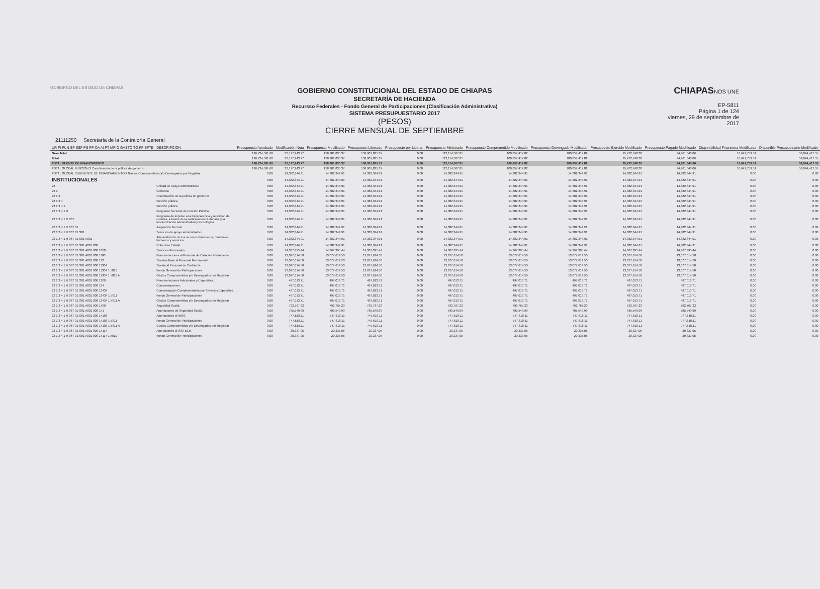GOBIERNO DEL ESTADO DE CHIAPAS
GOBIERNO CONSTITUCIONAL DEL ESTADO DE CHIAPAS
SECRETARÍA DE HACIENDA
Recursso Federales - Fondo General de Participaciones (Clasificación Administrativa)
SISTEMA PRESUPUESTARIO 2017
(PESOS)
CIERRE MENSUAL DE SEPTIEMBRE
CHIAPASNOS UNE
EP-5811
Página 1 de 124
viernes, 29 de septiembre de 2017
21111250 Secretaría de la Contraloría General
| UR FI FUN SF SSF PS PP OA AI PT MPIO GASTO TG FF SFTE | DESCRIPCIÓN | Presupuesto Aprobado | Modificación Neta | Presupuesto Modificado | Presupuesto Liberado | Presupuesto por Liberar | Presupuesto Ministrado | Presupuesto Comprometido Modificado | Presupuesto Devengado Modificado | Presupuesto Ejercido Modificado | Presupuesto Pagado Modificado | Disponibilidad Financiera Modificada | Disponible Presupuestario Modificado |
| --- | --- | --- | --- | --- | --- | --- | --- | --- | --- | --- | --- | --- | --- |
| Gran Total | | 126,724,591.60 | 32,177,243.77 | 158,901,835.37 | 158,901,835.37 | 0.00 | 112,114,507.81 | 100,857,417.82 | 100,857,417.82 | 95,472,748.30 | 94,961,643.06 | 16,641,759.51 | 58,044,417.55 |
| Total | | 126,724,591.60 | 32,177,243.77 | 158,901,835.37 | 158,901,835.37 | 0.00 | 112,114,507.81 | 100,857,417.82 | 100,857,417.82 | 95,472,748.30 | 94,961,643.06 | 16,641,759.51 | 58,044,417.55 |
| TOTAL FUENTE DE FINANCIMIENTO | | 126,724,591.60 | 32,177,243.77 | 158,901,835.37 | 158,901,835.37 | 0.00 | 112,114,507.81 | 100,857,417.82 | 100,857,417.82 | 95,472,748.30 | 94,961,643.06 | 16,641,759.51 | 58,044,417.55 |
| TOTAL GLOBAL FUNCIÓN 3 Coordinación de la política de gobierno | | 126,724,591.60 | 32,177,243.77 | 158,901,835.37 | 158,901,835.37 | 0.00 | 112,114,507.81 | 100,857,417.82 | 100,857,417.82 | 95,472,748.30 | 94,961,643.06 | 16,641,759.51 | 58,044,417.55 |
| TOTAL GLOBAL SUBFUENTE DE FINANCIAMIENTO A Gastos Comprometidos y/o Devengados por Registrar | | 0.00 | 14,382,344.91 | 14,382,344.91 | 14,382,344.91 | 0.00 | 14,382,344.91 | 14,382,344.91 | 14,382,344.91 | 14,382,344.91 | 14,382,344.91 | 0.00 | 0.00 |
| INSTITUCIONALES | | 0.00 | 14,382,344.91 | 14,382,344.91 | 14,382,344.91 | 0.00 | 14,382,344.91 | 14,382,344.91 | 14,382,344.91 | 14,382,344.91 | 14,382,344.91 | 0.00 | 0.00 |
| 22 | Unidad de Apoyo Administrativo | 0.00 | 14,382,344.91 | 14,382,344.91 | 14,382,344.91 | 0.00 | 14,382,344.91 | 14,382,344.91 | 14,382,344.91 | 14,382,344.91 | 14,382,344.91 | 0.00 | 0.00 |
| 22 1 | Gobierno | 0.00 | 14,382,344.91 | 14,382,344.91 | 14,382,344.91 | 0.00 | 14,382,344.91 | 14,382,344.91 | 14,382,344.91 | 14,382,344.91 | 14,382,344.91 | 0.00 | 0.00 |
| 22 1 3 | Coordinación de la política de gobierno | 0.00 | 14,382,344.91 | 14,382,344.91 | 14,382,344.91 | 0.00 | 14,382,344.91 | 14,382,344.91 | 14,382,344.91 | 14,382,344.91 | 14,382,344.91 | 0.00 | 0.00 |
| 22 1 3 4 | Función pública | 0.00 | 14,382,344.91 | 14,382,344.91 | 14,382,344.91 | 0.00 | 14,382,344.91 | 14,382,344.91 | 14,382,344.91 | 14,382,344.91 | 14,382,344.91 | 0.00 | 0.00 |
| 22 1 3 4 1 | Función pública | 0.00 | 14,382,344.91 | 14,382,344.91 | 14,382,344.91 | 0.00 | 14,382,344.91 | 14,382,344.91 | 14,382,344.91 | 14,382,344.91 | 14,382,344.91 | 0.00 | 0.00 |
| 22 1 3 4 1 H | Programa Sectorial de Función Pública | 0.00 | 14,382,344.91 | 14,382,344.91 | 14,382,344.91 | 0.00 | 14,382,344.91 | 14,382,344.91 | 14,382,344.91 | 14,382,344.91 | 14,382,344.91 | 0.00 | 0.00 |
| 22 1 3 4 1 H 067 | Programa de impulso a la transparencia y rendición de cuentas, a través de la participación ciudadana y la modernización administrativa y tecnológica | 0.00 | 14,382,344.91 | 14,382,344.91 | 14,382,344.91 | 0.00 | 14,382,344.91 | 14,382,344.91 | 14,382,344.91 | 14,382,344.91 | 14,382,344.91 | 0.00 | 0.00 |
| 22 1 3 4 1 H 067 01 | Asignación Normal | 0.00 | 14,382,344.91 | 14,382,344.91 | 14,382,344.91 | 0.00 | 14,382,344.91 | 14,382,344.91 | 14,382,344.91 | 14,382,344.91 | 14,382,344.91 | 0.00 | 0.00 |
| 22 1 3 4 1 H 067 01 S01 | Servicios de apoyo administrativo | 0.00 | 14,382,344.91 | 14,382,344.91 | 14,382,344.91 | 0.00 | 14,382,344.91 | 14,382,344.91 | 14,382,344.91 | 14,382,344.91 | 14,382,344.91 | 0.00 | 0.00 |
| 22 1 3 4 1 H 067 01 S01 A001 | Administración de los recursos financieros, materiales, humanos y servicios. | 0.00 | 14,382,344.91 | 14,382,344.91 | 14,382,344.91 | 0.00 | 14,382,344.91 | 14,382,344.91 | 14,382,344.91 | 14,382,344.91 | 14,382,344.91 | 0.00 | 0.00 |
| 22 1 3 4 1 H 067 01 S01 A001 000 | Cobertura Estatal | 0.00 | 14,382,344.91 | 14,382,344.91 | 14,382,344.91 | 0.00 | 14,382,344.91 | 14,382,344.91 | 14,382,344.91 | 14,382,344.91 | 14,382,344.91 | 0.00 | 0.00 |
| 22 1 3 4 1 H 067 01 S01 A001 000 1000 | Servicios Personales. | 0.00 | 14,367,395.44 | 14,367,395.44 | 14,367,395.44 | 0.00 | 14,367,395.44 | 14,367,395.44 | 14,367,395.44 | 14,367,395.44 | 14,367,395.44 | 0.00 | 0.00 |
| 22 1 3 4 1 H 067 01 S01 A001 000 1100 | Remuneraciones al Personal de Carácter Permanente. | 0.00 | 13,077,614.50 | 13,077,614.50 | 13,077,614.50 | 0.00 | 13,077,614.50 | 13,077,614.50 | 13,077,614.50 | 13,077,614.50 | 13,077,614.50 | 0.00 | 0.00 |
| 22 1 3 4 1 H 067 01 S01 A001 000 113 | Sueldos Base al Personal Permanente. | 0.00 | 13,077,614.50 | 13,077,614.50 | 13,077,614.50 | 0.00 | 13,077,614.50 | 13,077,614.50 | 13,077,614.50 | 13,077,614.50 | 13,077,614.50 | 0.00 | 0.00 |
| 22 1 3 4 1 H 067 01 S01 A001 000 11304 | Sueldo al Personal de Confianza. | 0.00 | 13,077,614.50 | 13,077,614.50 | 13,077,614.50 | 0.00 | 13,077,614.50 | 13,077,614.50 | 13,077,614.50 | 13,077,614.50 | 13,077,614.50 | 0.00 | 0.00 |
| 22 1 3 4 1 H 067 01 S01 A001 000 11304 1 5811 | Fondo General de Participaciones | 0.00 | 13,077,614.50 | 13,077,614.50 | 13,077,614.50 | 0.00 | 13,077,614.50 | 13,077,614.50 | 13,077,614.50 | 13,077,614.50 | 13,077,614.50 | 0.00 | 0.00 |
| 22 1 3 4 1 H 067 01 S01 A001 000 11304 1 5811 A | Gastos Comprometidos y/o Devengados por Registrar | 0.00 | 13,077,614.50 | 13,077,614.50 | 13,077,614.50 | 0.00 | 13,077,614.50 | 13,077,614.50 | 13,077,614.50 | 13,077,614.50 | 13,077,614.50 | 0.00 | 0.00 |
| 22 1 3 4 1 H 067 01 S01 A001 000 1300 | Remuneraciones Adicionales y Especiales. | 0.00 | 497,013.71 | 497,013.71 | 497,013.71 | 0.00 | 497,013.71 | 497,013.71 | 497,013.71 | 497,013.71 | 497,013.71 | 0.00 | 0.00 |
| 22 1 3 4 1 H 067 01 S01 A001 000 134 | Compensaciones. | 0.00 | 497,013.71 | 497,013.71 | 497,013.71 | 0.00 | 497,013.71 | 497,013.71 | 497,013.71 | 497,013.71 | 497,013.71 | 0.00 | 0.00 |
| 22 1 3 4 1 H 067 01 S01 A001 000 13434 | Compensación Complementaria por Servicios Especiales. | 0.00 | 497,013.71 | 497,013.71 | 497,013.71 | 0.00 | 497,013.71 | 497,013.71 | 497,013.71 | 497,013.71 | 497,013.71 | 0.00 | 0.00 |
| 22 1 3 4 1 H 067 01 S01 A001 000 13434 1 5811 | Fondo General de Participaciones | 0.00 | 497,013.71 | 497,013.71 | 497,013.71 | 0.00 | 497,013.71 | 497,013.71 | 497,013.71 | 497,013.71 | 497,013.71 | 0.00 | 0.00 |
| 22 1 3 4 1 H 067 01 S01 A001 000 13434 1 5811 A | Gastos Comprometidos y/o Devengados por Registrar | 0.00 | 497,013.71 | 497,013.71 | 497,013.71 | 0.00 | 497,013.71 | 497,013.71 | 497,013.71 | 497,013.71 | 497,013.71 | 0.00 | 0.00 |
| 22 1 3 4 1 H 067 01 S01 A001 000 1400 | Seguridad Social. | 0.00 | 792,767.23 | 792,767.23 | 792,767.23 | 0.00 | 792,767.23 | 792,767.23 | 792,767.23 | 792,767.23 | 792,767.23 | 0.00 | 0.00 |
| 22 1 3 4 1 H 067 01 S01 A001 000 141 | Aportaciones de Seguridad Social. | 0.00 | 785,549.99 | 785,549.99 | 785,549.99 | 0.00 | 785,549.99 | 785,549.99 | 785,549.99 | 785,549.99 | 785,549.99 | 0.00 | 0.00 |
| 22 1 3 4 1 H 067 01 S01 A001 000 14103 | Aportaciones al IMSS. | 0.00 | 747,618.11 | 747,618.11 | 747,618.11 | 0.00 | 747,618.11 | 747,618.11 | 747,618.11 | 747,618.11 | 747,618.11 | 0.00 | 0.00 |
| 22 1 3 4 1 H 067 01 S01 A001 000 14103 1 5811 | Fondo General de Participaciones | 0.00 | 747,618.11 | 747,618.11 | 747,618.11 | 0.00 | 747,618.11 | 747,618.11 | 747,618.11 | 747,618.11 | 747,618.11 | 0.00 | 0.00 |
| 22 1 3 4 1 H 067 01 S01 A001 000 14103 1 5811 A | Gastos Comprometidos y/o Devengados por Registrar | 0.00 | 747,618.11 | 747,618.11 | 747,618.11 | 0.00 | 747,618.11 | 747,618.11 | 747,618.11 | 747,618.11 | 747,618.11 | 0.00 | 0.00 |
| 22 1 3 4 1 H 067 01 S01 A001 000 14114 | Aportaciones al ISSTECH. | 0.00 | 20,337.05 | 20,337.05 | 20,337.05 | 0.00 | 20,337.05 | 20,337.05 | 20,337.05 | 20,337.05 | 20,337.05 | 0.00 | 0.00 |
| 22 1 3 4 1 H 067 01 S01 A001 000 14114 1 5811 | Fondo General de Participaciones | 0.00 | 20,337.05 | 20,337.05 | 20,337.05 | 0.00 | 20,337.05 | 20,337.05 | 20,337.05 | 20,337.05 | 20,337.05 | 0.00 | 0.00 |